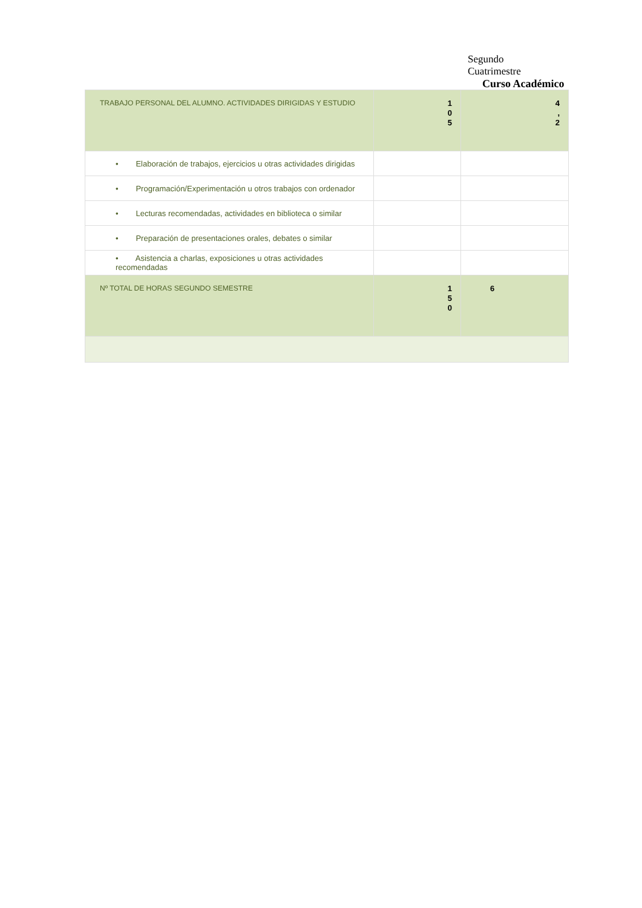Segundo
Cuatrimestre
Curso Académico
| TRABAJO PERSONAL DEL ALUMNO. ACTIVIDADES DIRIGIDAS Y ESTUDIO | 1 0 5 | 4 , 2 |
| • Elaboración de trabajos, ejercicios u otras actividades dirigidas | | |
| • Programación/Experimentación u otros trabajos con ordenador | | |
| • Lecturas recomendadas, actividades en biblioteca o similar | | |
| • Preparación de presentaciones orales, debates o similar | | |
| • Asistencia a charlas, exposiciones u otras actividades recomendadas | | |
| Nº TOTAL DE HORAS SEGUNDO SEMESTRE | 1 5 0 | 6 |